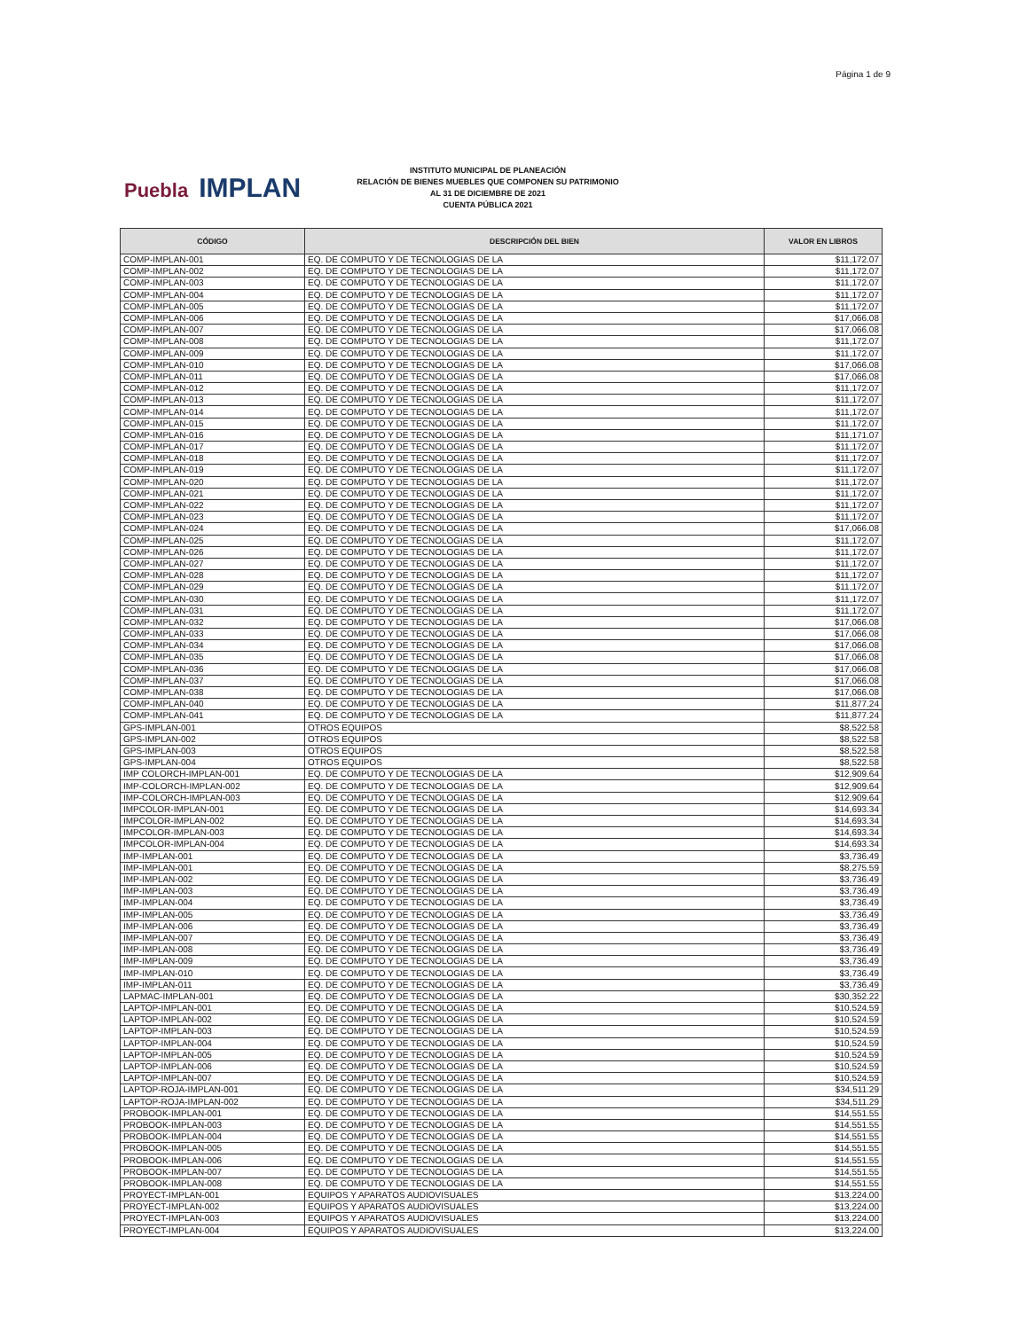Página 1 de 9
Puebla IMPLAN
INSTITUTO MUNICIPAL DE PLANEACIÓN
RELACIÓN DE BIENES MUEBLES QUE COMPONEN SU PATRIMONIO
AL 31 DE DICIEMBRE DE 2021
CUENTA PÚBLICA 2021
| CÓDIGO | DESCRIPCIÓN DEL BIEN | VALOR EN LIBROS |
| --- | --- | --- |
| COMP-IMPLAN-001 | EQ. DE COMPUTO Y DE TECNOLOGIAS DE LA | $11,172.07 |
| COMP-IMPLAN-002 | EQ. DE COMPUTO Y DE TECNOLOGIAS DE LA | $11,172.07 |
| COMP-IMPLAN-003 | EQ. DE COMPUTO Y DE TECNOLOGIAS DE LA | $11,172.07 |
| COMP-IMPLAN-004 | EQ. DE COMPUTO Y DE TECNOLOGIAS DE LA | $11,172.07 |
| COMP-IMPLAN-005 | EQ. DE COMPUTO Y DE TECNOLOGIAS DE LA | $11,172.07 |
| COMP-IMPLAN-006 | EQ. DE COMPUTO Y DE TECNOLOGIAS DE LA | $17,066.08 |
| COMP-IMPLAN-007 | EQ. DE COMPUTO Y DE TECNOLOGIAS DE LA | $17,066.08 |
| COMP-IMPLAN-008 | EQ. DE COMPUTO Y DE TECNOLOGIAS DE LA | $11,172.07 |
| COMP-IMPLAN-009 | EQ. DE COMPUTO Y DE TECNOLOGIAS DE LA | $11,172.07 |
| COMP-IMPLAN-010 | EQ. DE COMPUTO Y DE TECNOLOGIAS DE LA | $17,066.08 |
| COMP-IMPLAN-011 | EQ. DE COMPUTO Y DE TECNOLOGIAS DE LA | $17,066.08 |
| COMP-IMPLAN-012 | EQ. DE COMPUTO Y DE TECNOLOGIAS DE LA | $11,172.07 |
| COMP-IMPLAN-013 | EQ. DE COMPUTO Y DE TECNOLOGIAS DE LA | $11,172.07 |
| COMP-IMPLAN-014 | EQ. DE COMPUTO Y DE TECNOLOGIAS DE LA | $11,172.07 |
| COMP-IMPLAN-015 | EQ. DE COMPUTO Y DE TECNOLOGIAS DE LA | $11,172.07 |
| COMP-IMPLAN-016 | EQ. DE COMPUTO Y DE TECNOLOGIAS DE LA | $11,171.07 |
| COMP-IMPLAN-017 | EQ. DE COMPUTO Y DE TECNOLOGIAS DE LA | $11,172.07 |
| COMP-IMPLAN-018 | EQ. DE COMPUTO Y DE TECNOLOGIAS DE LA | $11,172.07 |
| COMP-IMPLAN-019 | EQ. DE COMPUTO Y DE TECNOLOGIAS DE LA | $11,172.07 |
| COMP-IMPLAN-020 | EQ. DE COMPUTO Y DE TECNOLOGIAS DE LA | $11,172.07 |
| COMP-IMPLAN-021 | EQ. DE COMPUTO Y DE TECNOLOGIAS DE LA | $11,172.07 |
| COMP-IMPLAN-022 | EQ. DE COMPUTO Y DE TECNOLOGIAS DE LA | $11,172.07 |
| COMP-IMPLAN-023 | EQ. DE COMPUTO Y DE TECNOLOGIAS DE LA | $11,172.07 |
| COMP-IMPLAN-024 | EQ. DE COMPUTO Y DE TECNOLOGIAS DE LA | $17,066.08 |
| COMP-IMPLAN-025 | EQ. DE COMPUTO Y DE TECNOLOGIAS DE LA | $11,172.07 |
| COMP-IMPLAN-026 | EQ. DE COMPUTO Y DE TECNOLOGIAS DE LA | $11,172.07 |
| COMP-IMPLAN-027 | EQ. DE COMPUTO Y DE TECNOLOGIAS DE LA | $11,172.07 |
| COMP-IMPLAN-028 | EQ. DE COMPUTO Y DE TECNOLOGIAS DE LA | $11,172.07 |
| COMP-IMPLAN-029 | EQ. DE COMPUTO Y DE TECNOLOGIAS DE LA | $11,172.07 |
| COMP-IMPLAN-030 | EQ. DE COMPUTO Y DE TECNOLOGIAS DE LA | $11,172.07 |
| COMP-IMPLAN-031 | EQ. DE COMPUTO Y DE TECNOLOGIAS DE LA | $11,172.07 |
| COMP-IMPLAN-032 | EQ. DE COMPUTO Y DE TECNOLOGIAS DE LA | $17,066.08 |
| COMP-IMPLAN-033 | EQ. DE COMPUTO Y DE TECNOLOGIAS DE LA | $17,066.08 |
| COMP-IMPLAN-034 | EQ. DE COMPUTO Y DE TECNOLOGIAS DE LA | $17,066.08 |
| COMP-IMPLAN-035 | EQ. DE COMPUTO Y DE TECNOLOGIAS DE LA | $17,066.08 |
| COMP-IMPLAN-036 | EQ. DE COMPUTO Y DE TECNOLOGIAS DE LA | $17,066.08 |
| COMP-IMPLAN-037 | EQ. DE COMPUTO Y DE TECNOLOGIAS DE LA | $17,066.08 |
| COMP-IMPLAN-038 | EQ. DE COMPUTO Y DE TECNOLOGIAS DE LA | $17,066.08 |
| COMP-IMPLAN-040 | EQ. DE COMPUTO Y DE TECNOLOGIAS DE LA | $11,877.24 |
| COMP-IMPLAN-041 | EQ. DE COMPUTO Y DE TECNOLOGIAS DE LA | $11,877.24 |
| GPS-IMPLAN-001 | OTROS EQUIPOS | $8,522.58 |
| GPS-IMPLAN-002 | OTROS EQUIPOS | $8,522.58 |
| GPS-IMPLAN-003 | OTROS EQUIPOS | $8,522.58 |
| GPS-IMPLAN-004 | OTROS EQUIPOS | $8,522.58 |
| IMP COLORCH-IMPLAN-001 | EQ. DE COMPUTO Y DE TECNOLOGIAS DE LA | $12,909.64 |
| IMP-COLORCH-IMPLAN-002 | EQ. DE COMPUTO Y DE TECNOLOGIAS DE LA | $12,909.64 |
| IMP-COLORCH-IMPLAN-003 | EQ. DE COMPUTO Y DE TECNOLOGIAS DE LA | $12,909.64 |
| IMPCOLOR-IMPLAN-001 | EQ. DE COMPUTO Y DE TECNOLOGIAS DE LA | $14,693.34 |
| IMPCOLOR-IMPLAN-002 | EQ. DE COMPUTO Y DE TECNOLOGIAS DE LA | $14,693.34 |
| IMPCOLOR-IMPLAN-003 | EQ. DE COMPUTO Y DE TECNOLOGIAS DE LA | $14,693.34 |
| IMPCOLOR-IMPLAN-004 | EQ. DE COMPUTO Y DE TECNOLOGIAS DE LA | $14,693.34 |
| IMP-IMPLAN-001 | EQ. DE COMPUTO Y DE TECNOLOGIAS DE LA | $3,736.49 |
| IMP-IMPLAN-001 | EQ. DE COMPUTO Y DE TECNOLOGIAS DE LA | $8,275.59 |
| IMP-IMPLAN-002 | EQ. DE COMPUTO Y DE TECNOLOGIAS DE LA | $3,736.49 |
| IMP-IMPLAN-003 | EQ. DE COMPUTO Y DE TECNOLOGIAS DE LA | $3,736.49 |
| IMP-IMPLAN-004 | EQ. DE COMPUTO Y DE TECNOLOGIAS DE LA | $3,736.49 |
| IMP-IMPLAN-005 | EQ. DE COMPUTO Y DE TECNOLOGIAS DE LA | $3,736.49 |
| IMP-IMPLAN-006 | EQ. DE COMPUTO Y DE TECNOLOGIAS DE LA | $3,736.49 |
| IMP-IMPLAN-007 | EQ. DE COMPUTO Y DE TECNOLOGIAS DE LA | $3,736.49 |
| IMP-IMPLAN-008 | EQ. DE COMPUTO Y DE TECNOLOGIAS DE LA | $3,736.49 |
| IMP-IMPLAN-009 | EQ. DE COMPUTO Y DE TECNOLOGIAS DE LA | $3,736.49 |
| IMP-IMPLAN-010 | EQ. DE COMPUTO Y DE TECNOLOGIAS DE LA | $3,736.49 |
| IMP-IMPLAN-011 | EQ. DE COMPUTO Y DE TECNOLOGIAS DE LA | $3,736.49 |
| LAPMAC-IMPLAN-001 | EQ. DE COMPUTO Y DE TECNOLOGIAS DE LA | $30,352.22 |
| LAPTOP-IMPLAN-001 | EQ. DE COMPUTO Y DE TECNOLOGIAS DE LA | $10,524.59 |
| LAPTOP-IMPLAN-002 | EQ. DE COMPUTO Y DE TECNOLOGIAS DE LA | $10,524.59 |
| LAPTOP-IMPLAN-003 | EQ. DE COMPUTO Y DE TECNOLOGIAS DE LA | $10,524.59 |
| LAPTOP-IMPLAN-004 | EQ. DE COMPUTO Y DE TECNOLOGIAS DE LA | $10,524.59 |
| LAPTOP-IMPLAN-005 | EQ. DE COMPUTO Y DE TECNOLOGIAS DE LA | $10,524.59 |
| LAPTOP-IMPLAN-006 | EQ. DE COMPUTO Y DE TECNOLOGIAS DE LA | $10,524.59 |
| LAPTOP-IMPLAN-007 | EQ. DE COMPUTO Y DE TECNOLOGIAS DE LA | $10,524.59 |
| LAPTOP-ROJA-IMPLAN-001 | EQ. DE COMPUTO Y DE TECNOLOGIAS DE LA | $34,511.29 |
| LAPTOP-ROJA-IMPLAN-002 | EQ. DE COMPUTO Y DE TECNOLOGIAS DE LA | $34,511.29 |
| PROBOOK-IMPLAN-001 | EQ. DE COMPUTO Y DE TECNOLOGIAS DE LA | $14,551.55 |
| PROBOOK-IMPLAN-003 | EQ. DE COMPUTO Y DE TECNOLOGIAS DE LA | $14,551.55 |
| PROBOOK-IMPLAN-004 | EQ. DE COMPUTO Y DE TECNOLOGIAS DE LA | $14,551.55 |
| PROBOOK-IMPLAN-005 | EQ. DE COMPUTO Y DE TECNOLOGIAS DE LA | $14,551.55 |
| PROBOOK-IMPLAN-006 | EQ. DE COMPUTO Y DE TECNOLOGIAS DE LA | $14,551.55 |
| PROBOOK-IMPLAN-007 | EQ. DE COMPUTO Y DE TECNOLOGIAS DE LA | $14,551.55 |
| PROBOOK-IMPLAN-008 | EQ. DE COMPUTO Y DE TECNOLOGIAS DE LA | $14,551.55 |
| PROYECT-IMPLAN-001 | EQUIPOS Y APARATOS AUDIOVISUALES | $13,224.00 |
| PROYECT-IMPLAN-002 | EQUIPOS Y APARATOS AUDIOVISUALES | $13,224.00 |
| PROYECT-IMPLAN-003 | EQUIPOS Y APARATOS AUDIOVISUALES | $13,224.00 |
| PROYECT-IMPLAN-004 | EQUIPOS Y APARATOS AUDIOVISUALES | $13,224.00 |